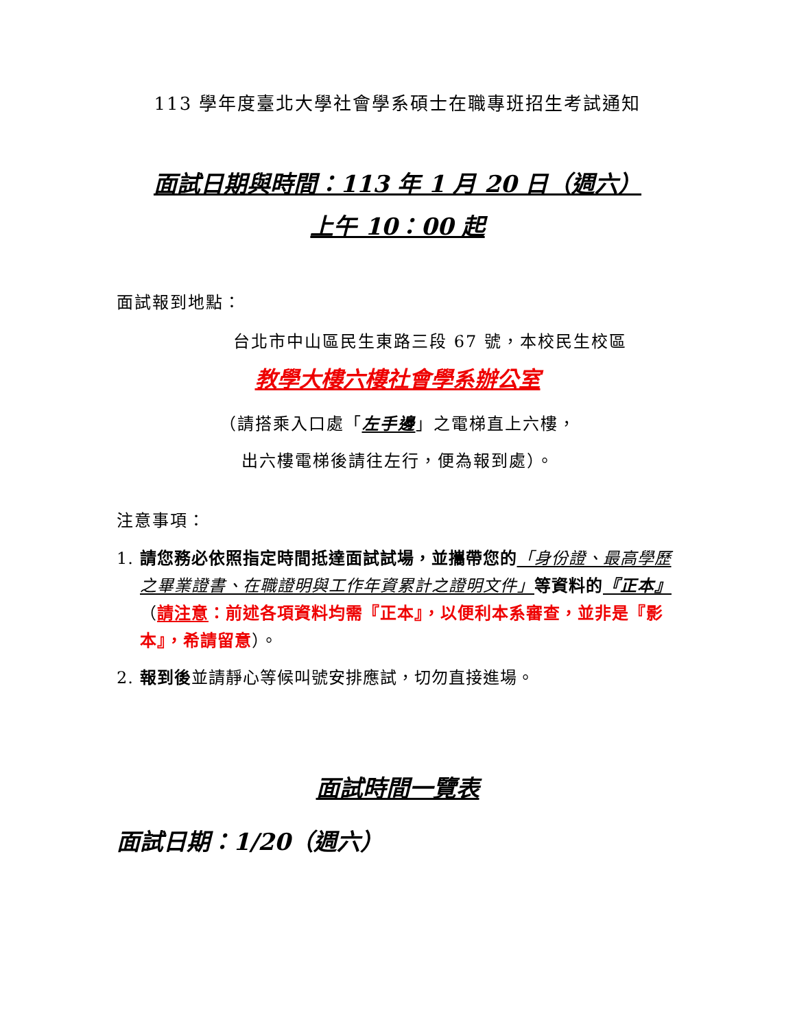113 學年度臺北大學社會學系碩士在職專班招生考試通知
面試日期與時間：113 年 1 月 20 日（週六）
上午 10：00 起
面試報到地點：
台北市中山區民生東路三段 67 號，本校民生校區
教學大樓六樓社會學系辦公室
（請搭乘入口處「左手邊」之電梯直上六樓，
出六樓電梯後請往左行，便為報到處）。
注意事項：
1. 請您務必依照指定時間抵達面試試場，並攜帶您的「身份證、最高學歷之畢業證書、在職證明與工作年資累計之證明文件」等資料的『正本』（請注意：前述各項資料均需『正本』，以便利本系審查，並非是『影本』，希請留意）。
2. 報到後並請靜心等候叫號安排應試，切勿直接進場。
面試時間一覽表
面試日期：1/20（週六）